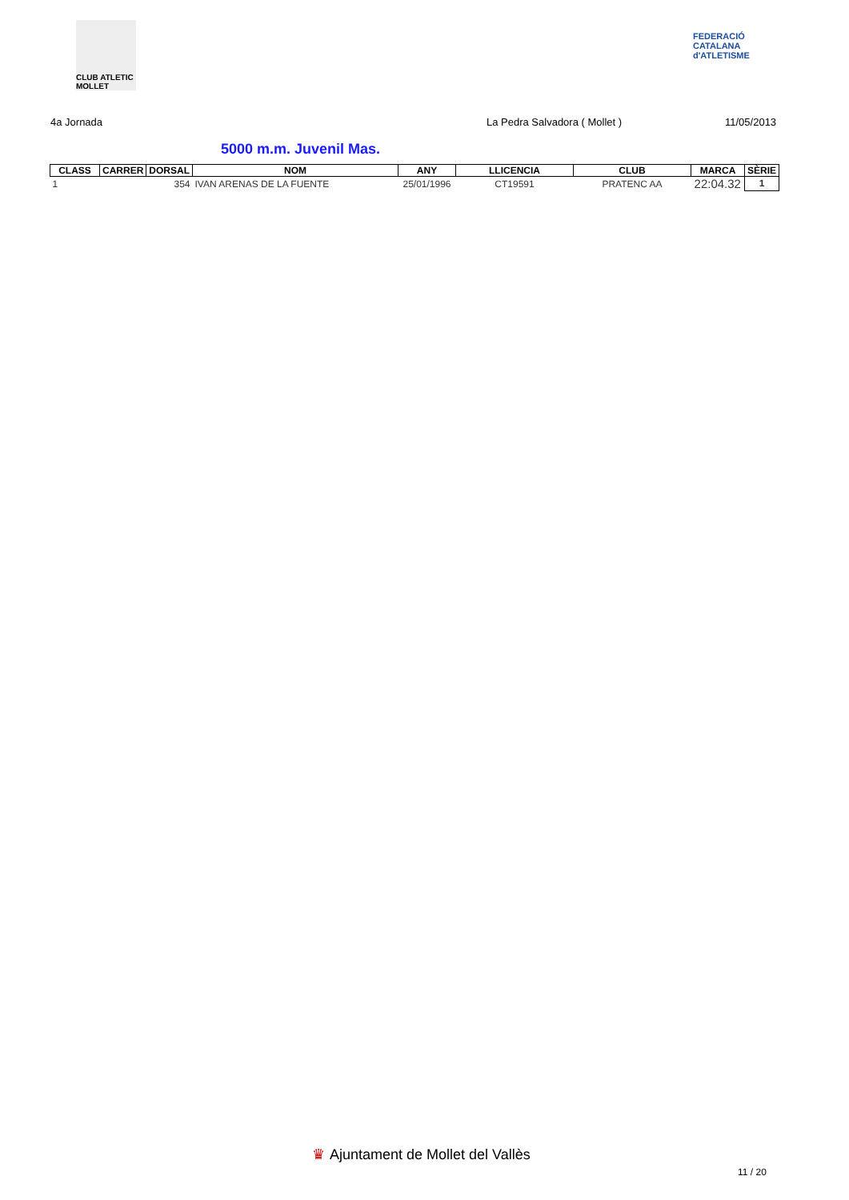CLUB ATLETIC MOLLET
FEDERACIÓ CATALANA d'ATLETISME
4a Jornada La Pedra Salvadora ( Mollet ) 11/05/2013
5000 m.m. Juvenil Mas.
| CLASS | CARRER | DORSAL | NOM | ANY | LLICENCIA | CLUB | MARCA | SÈRIE |
| --- | --- | --- | --- | --- | --- | --- | --- | --- |
| 1 | | 354 | IVAN ARENAS DE LA FUENTE | 25/01/1996 | CT19591 | PRATENC AA | 22:04.32 | 1 |
♛ Ajuntament de Mollet del Vallès
11 / 20